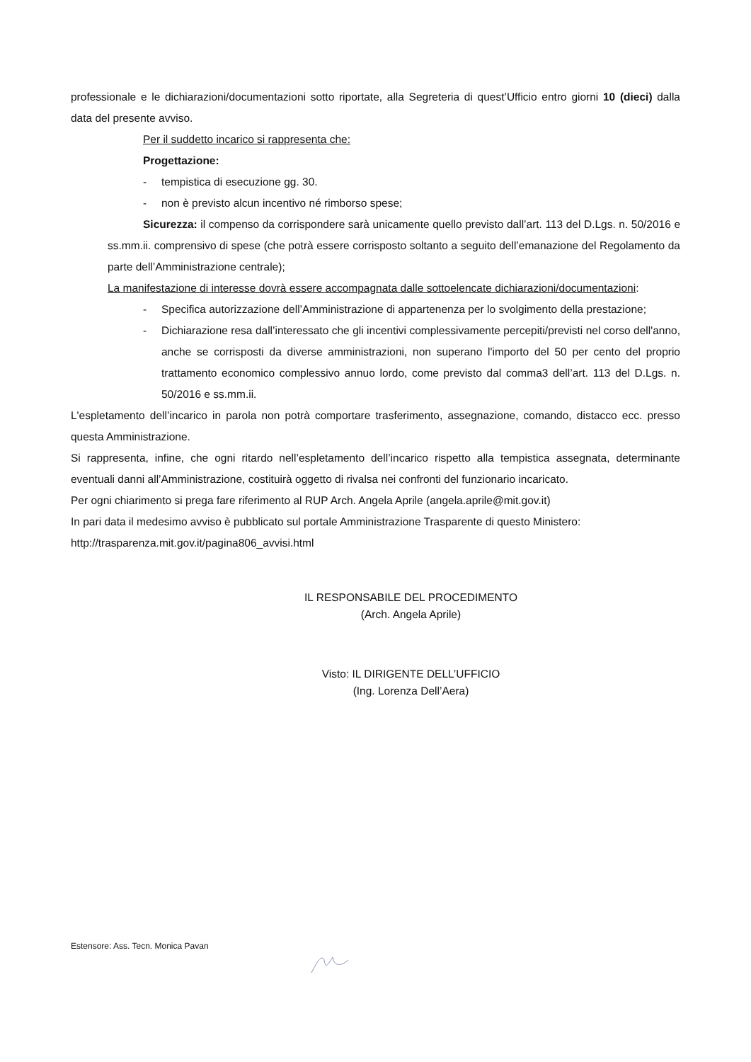professionale e le dichiarazioni/documentazioni sotto riportate, alla Segreteria di quest’Ufficio entro giorni 10 (dieci) dalla data del presente avviso.
Per il suddetto incarico si rappresenta che:
Progettazione:
- tempistica di esecuzione gg. 30.
- non è previsto alcun incentivo né rimborso spese;
Sicurezza: il compenso da corrispondere sarà unicamente quello previsto dall’art. 113 del D.Lgs. n. 50/2016 e ss.mm.ii. comprensivo di spese (che potrà essere corrisposto soltanto a seguito dell’emanazione del Regolamento da parte dell’Amministrazione centrale);
La manifestazione di interesse dovrà essere accompagnata dalle sottoelencate dichiarazioni/documentazioni:
- Specifica autorizzazione dell’Amministrazione di appartenenza per lo svolgimento della prestazione;
- Dichiarazione resa dall’interessato che gli incentivi complessivamente percepiti/previsti nel corso dell'anno, anche se corrisposti da diverse amministrazioni, non superano l'importo del 50 per cento del proprio trattamento economico complessivo annuo lordo, come previsto dal comma3 dell’art. 113 del D.Lgs. n. 50/2016 e ss.mm.ii.
L'espletamento dell’incarico in parola non potrà comportare trasferimento, assegnazione, comando, distacco ecc. presso questa Amministrazione.
Si rappresenta, infine, che ogni ritardo nell’espletamento dell’incarico rispetto alla tempistica assegnata, determinante eventuali danni all’Amministrazione, costituirà oggetto di rivalsa nei confronti del funzionario incaricato.
Per ogni chiarimento si prega fare riferimento al RUP Arch. Angela Aprile (angela.aprile@mit.gov.it)
In pari data il medesimo avviso è pubblicato sul portale Amministrazione Trasparente di questo Ministero:
http://trasparenza.mit.gov.it/pagina806_avvisi.html
IL RESPONSABILE DEL PROCEDIMENTO
(Arch. Angela Aprile)
Visto: IL DIRIGENTE DELL’UFFICIO
(Ing. Lorenza Dell’Aera)
Estensore: Ass. Tecn. Monica Pavan